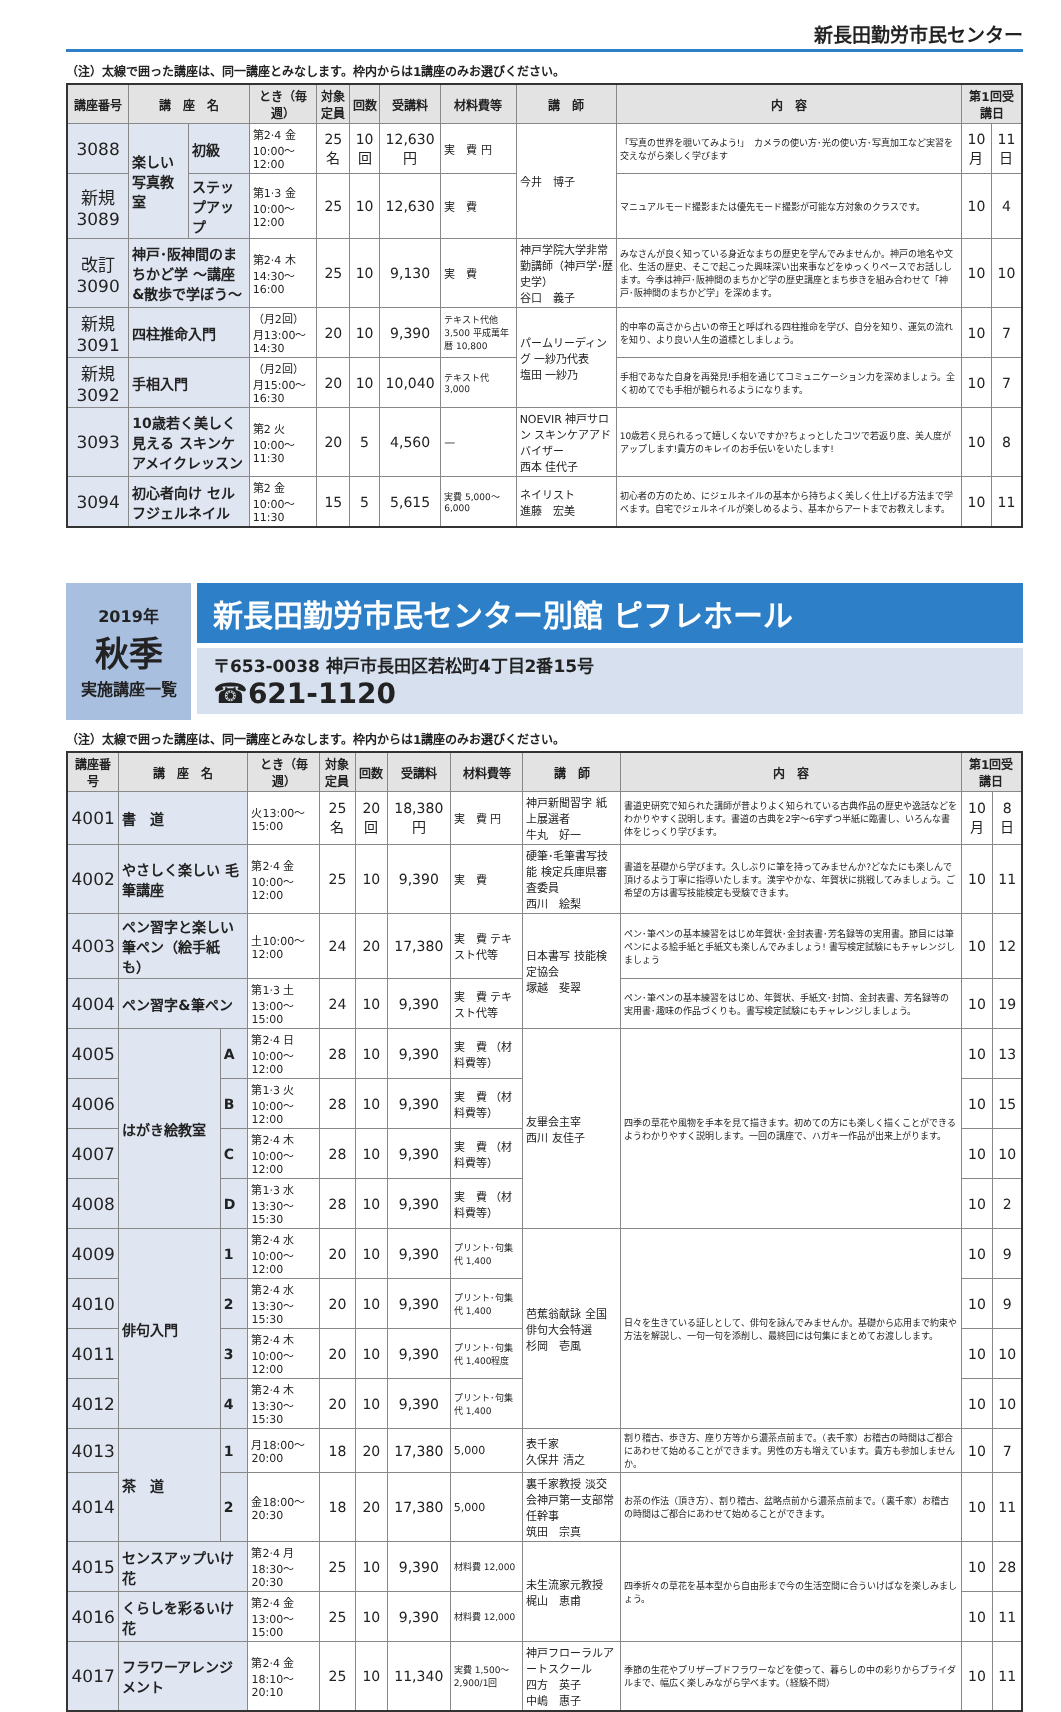新長田勤労市民センター
（注）太線で囲った講座は、同一講座とみなします。枠内からは1講座のみお選びください。
| 講座番号 | 講 座 名 | | とき（毎週） | 対象定員 | 回数 | 受講料 | 材料費等 | 講 師 | 内 容 | 第1回受講日 | |
| --- | --- | --- | --- | --- | --- | --- | --- | --- | --- | --- | --- |
| 3088 | 楽しい写真教室 | 初級 | 第2·4 金10:00～12:00 | 25 名 | 10 回 | 12,630 円 | 実 費 円 | 今井 博子 | 「写真の世界を覗いてみよう!」 カメラの使い方･光の使い方･写真加工など実習を交えながら楽しく学びます | 10 月 | 11 日 |
| 新規 3089 | | ステップアップ | 第1·3 金10:00～12:00 | 25 | 10 | 12,630 | 実 費 | | マニュアルモード撮影または優先モード撮影が可能な方対象のクラスです。 | 10 | 4 |
| 改訂 3090 | 神戸･阪神間のまちかど学 ～講座&散歩で学ぼう～ | | 第2·4 木14:30～16:00 | 25 | 10 | 9,130 | 実 費 | 神戸学院大学非常勤講師（神戸学･歴史学） 谷口 義子 | みなさんが良く知っている身近なまちの歴史を学んでみませんか。神戸の地名や文化、生活の歴史、そこで起こった興味深い出来事などをゆっくりペースでお話しします。今季は神戸･阪神間のまちかど学の歴史講座とまち歩きを組み合わせて「神戸･阪神間のまちかど学」を深めます。 | 10 | 10 |
| 新規 3091 | 四柱推命入門 | | （月2回）月13:00～14:30 | 20 | 10 | 9,390 | テキスト代他 3,500 平成萬年暦 10,800 | パームリーディング 一紗乃代表 塩田 一紗乃 | 的中率の高さから占いの帝王と呼ばれる四柱推命を学び、自分を知り、運気の流れを知り、より良い人生の道標としましょう。 | 10 | 7 |
| 新規 3092 | 手相入門 | | （月2回）月15:00～16:30 | 20 | 10 | 10,040 | テキスト代 3,000 | | 手相であなた自身を再発見!手相を通じてコミュニケーション力を深めましょう。全く初めてでも手相が観られるようになります。 | 10 | 7 |
| 3093 | 10歳若く美しく見える スキンケアメイクレッスン | | 第2 火10:00～11:30 | 20 | 5 | 4,560 | — | NOEVIR 神戸サロン スキンケアアドバイザー 西本 佳代子 | 10歳若く見られるって嬉しくないですか?ちょっとしたコツで若返り度、美人度がアップします!貴方のキレイのお手伝いをいたします! | 10 | 8 |
| 3094 | 初心者向け セルフジェルネイル | | 第2 金10:00～11:30 | 15 | 5 | 5,615 | 実費 5,000～6,000 | ネイリスト 進藤 宏美 | 初心者の方のため、にジェルネイルの基本から持ちよく美しく仕上げる方法まで学べます。自宅でジェルネイルが楽しめるよう、基本からアートまでお教えします。 | 10 | 11 |
2019年
秋季
実施講座一覧
新長田勤労市民センター別館 ピフレホール
〒653-0038 神戸市長田区若松町4丁目2番15号
☎621-1120
（注）太線で囲った講座は、同一講座とみなします。枠内からは1講座のみお選びください。
| 講座番号 | 講 座 名 | | とき（毎週） | 対象定員 | 回数 | 受講料 | 材料費等 | 講 師 | 内 容 | 第1回受講日 | |
| --- | --- | --- | --- | --- | --- | --- | --- | --- | --- | --- | --- |
| 4001 | 書 道 | | 火13:00～15:00 | 25 名 | 20 回 | 18,380 円 | 実 費 円 | 神戸新聞習字 紙上展選者 牛丸 好一 | 書道史研究で知られた講師が昔よりよく知られている古典作品の歴史や逸話などをわかりやすく説明します。書道の古典を2字～6字ずつ半紙に臨書し、いろんな書体をじっくり学びます。 | 10 月 | 8 日 |
| 4002 | やさしく楽しい 毛筆講座 | | 第2·4 金10:00～12:00 | 25 | 10 | 9,390 | 実 費 | 硬筆･毛筆書写技能 検定兵庫県審査委員 西川 絵梨 | 書道を基礎から学びます。久しぶりに筆を持ってみませんか?どなたにも楽しんで頂けるよう丁寧に指導いたします。漢字やかな、年賀状に挑戦してみましょう。ご希望の方は書写技能検定も受験できます。 | 10 | 11 |
| 4003 | ペン習字と楽しい 筆ペン（絵手紙も） | | 土10:00～12:00 | 24 | 20 | 17,380 | 実 費 テキスト代等 | 日本書写 技能検定協会 塚越 斐翠 | ペン･筆ペンの基本練習をはじめ年賀状･金封表書･芳名録等の実用書。節目には筆ペンによる絵手紙と手紙文も楽しんでみましょう! 書写検定試験にもチャレンジしましょう | 10 | 12 |
| 4004 | ペン習字&筆ペン | | 第1·3 土13:00～15:00 | 24 | 10 | 9,390 | 実 費 テキスト代等 | | ペン･筆ペンの基本練習をはじめ、年賀状、手紙文･封筒、金封表書、芳名録等の実用書･趣味の作品づくりも。書写検定試験にもチャレンジしましょう。 | 10 | 19 |
| 4005 | はがき絵教室 | A | 第2·4 日10:00～12:00 | 28 | 10 | 9,390 | 実 費 （材料費等） | 友畢会主宰 西川 友佳子 | 四季の草花や風物を手本を見て描きます。初めての方にも楽しく描くことができるようわかりやすく説明します。一回の講座で、ハガキ一作品が出来上がります。 | 10 | 13 |
| 4006 | | B | 第1·3 火10:00～12:00 | 28 | 10 | 9,390 | 実 費 （材料費等） | | | 10 | 15 |
| 4007 | | C | 第2·4 木10:00～12:00 | 28 | 10 | 9,390 | 実 費 （材料費等） | | | 10 | 10 |
| 4008 | | D | 第1·3 水13:30～15:30 | 28 | 10 | 9,390 | 実 費 （材料費等） | | | 10 | 2 |
| 4009 | 俳句入門 | 1 | 第2·4 水10:00～12:00 | 20 | 10 | 9,390 | プリント･句集代 1,400 | 芭蕉翁献詠 全国俳句大会特選 杉岡 壱風 | 日々を生きている証しとして、俳句を詠んでみませんか。基礎から応用まで約束や方法を解説し、一句一句を添削し、最終回には句集にまとめてお渡しします。 | 10 | 9 |
| 4010 | | 2 | 第2·4 水13:30～15:30 | 20 | 10 | 9,390 | プリント･句集代 1,400 | | | 10 | 9 |
| 4011 | | 3 | 第2·4 木10:00～12:00 | 20 | 10 | 9,390 | プリント･句集代 1,400程度 | | | 10 | 10 |
| 4012 | | 4 | 第2·4 木13:30～15:30 | 20 | 10 | 9,390 | プリント･句集代 1,400 | | | 10 | 10 |
| 4013 | 茶 道 | 1 | 月18:00～20:00 | 18 | 20 | 17,380 | 5,000 | 表千家 久保井 清之 | 割り稽古、歩き方、座り方等から濃茶点前まで。（表千家）お稽古の時間はご都合にあわせて始めることができます。男性の方も増えています。貴方も参加しませんか。 | 10 | 7 |
| 4014 | | 2 | 金18:00～20:30 | 18 | 20 | 17,380 | 5,000 | 裏千家教授 淡交会神戸第一支部常任幹事 筑田 宗真 | お茶の作法（頂き方）、割り稽古、盆略点前から濃茶点前まで。（裏千家）お稽古の時間はご都合にあわせて始めることができます。 | 10 | 11 |
| 4015 | センスアップいけ花 | | 第2·4 月18:30～20:30 | 25 | 10 | 9,390 | 材料費 12,000 | 未生流家元教授 梶山 恵甫 | 四季折々の草花を基本型から自由形まで今の生活空間に合ういけばなを楽しみましょう。 | 10 | 28 |
| 4016 | くらしを彩るいけ花 | | 第2·4 金13:00～15:00 | 25 | 10 | 9,390 | 材料費 12,000 | | | 10 | 11 |
| 4017 | フラワーアレンジメント | | 第2·4 金18:10～20:10 | 25 | 10 | 11,340 | 実費 1,500～2,900/1回 | 神戸フローラルアートスクール 四方 英子 中嶋 惠子 | 季節の生花やプリザーブドフラワーなどを使って、暮らしの中の彩りからブライダルまで、幅広く楽しみながら学べます。（経験不問） | 10 | 11 |